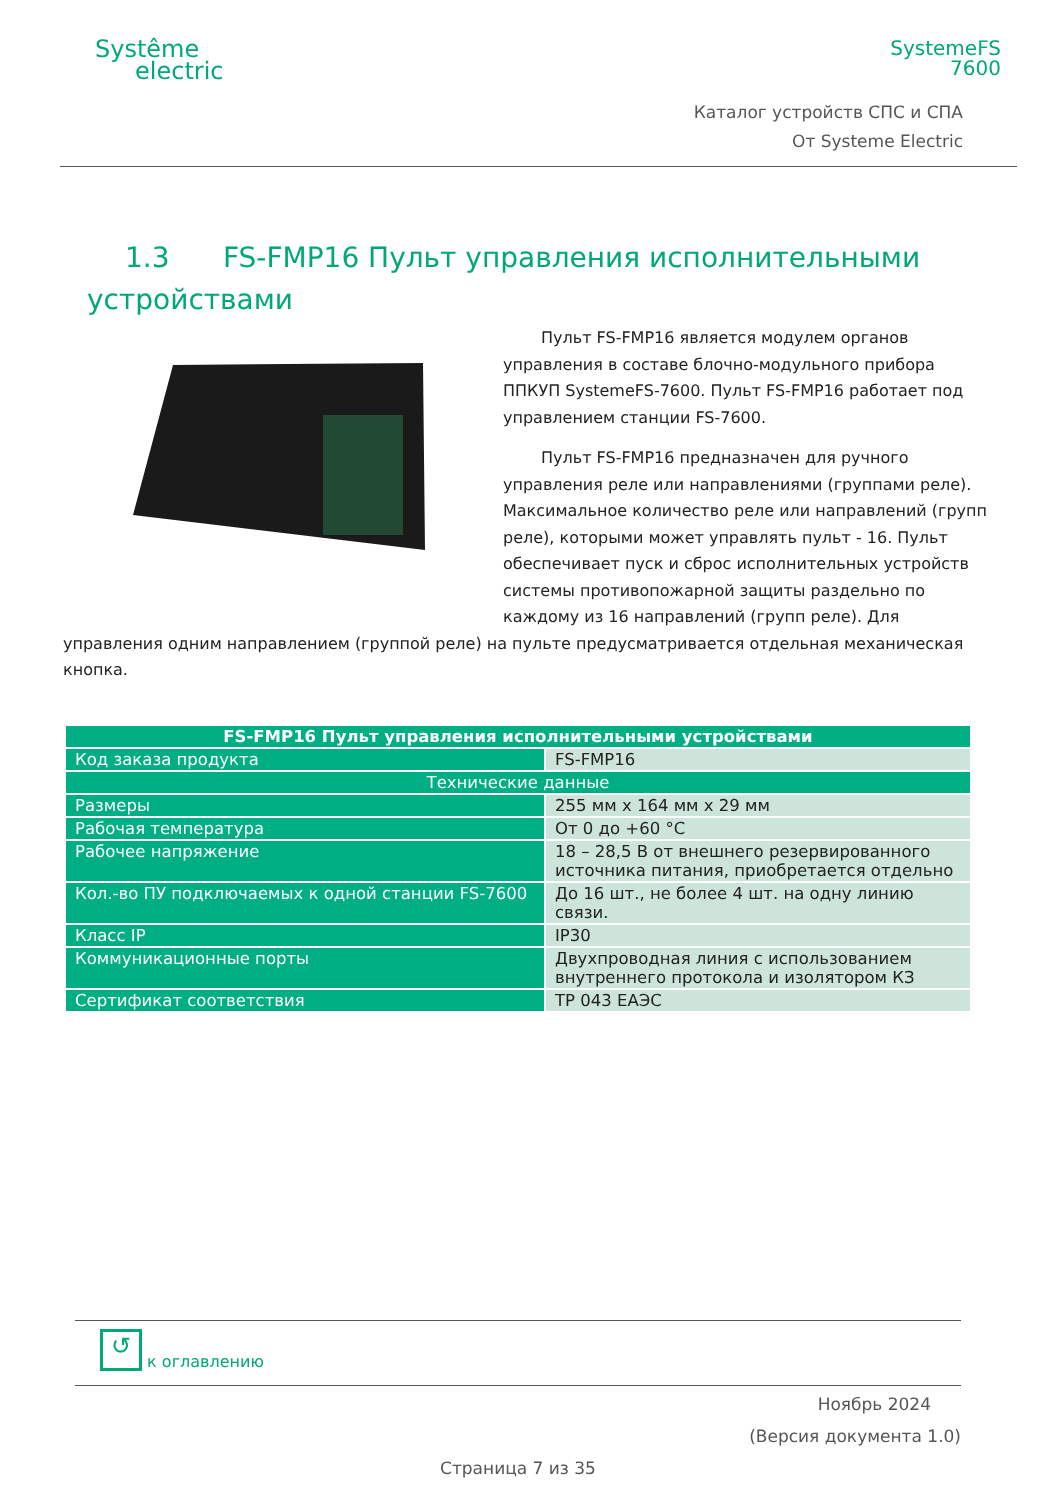Systême
electric
SystemeFS
7600
Каталог устройств СПС и СПА
От Systeme Electric
1.3 FS-FMP16 Пульт управления исполнительными
устройствами
Пульт FS-FMP16 является модулем органов управления в составе блочно-модульного прибора ППКУП SystemeFS-7600. Пульт FS-FMP16 работает под управлением станции FS-7600.
Пульт FS-FMP16 предназначен для ручного управления реле или направлениями (группами реле). Максимальное количество реле или направлений (групп реле), которыми может управлять пульт - 16. Пульт обеспечивает пуск и сброс исполнительных устройств системы противопожарной защиты раздельно по каждому из 16 направлений (групп реле). Для управления одним направлением (группой реле) на пульте предусматривается отдельная механическая кнопка.
| FS-FMP16 Пульт управления исполнительными устройствами | |
| Код заказа продукта | FS-FMP16 |
| Технические данные | |
| Размеры | 255 мм x 164 мм x 29 мм |
| Рабочая температура | От 0 до +60 °C |
| Рабочее напряжение | 18 – 28,5 В от внешнего резервированного источника питания, приобретается отдельно |
| Кол.-во ПУ подключаемых к одной станции FS-7600 | До 16 шт., не более 4 шт. на одну линию связи. |
| Класс IP | IP30 |
| Коммуникационные порты | Двухпроводная линия с использованием внутреннего протокола и изолятором КЗ |
| Сертификат соответствия | ТР 043 ЕАЭС |
↺ к оглавлению
Ноябрь 2024
(Версия документа 1.0)
Страница 7 из 35